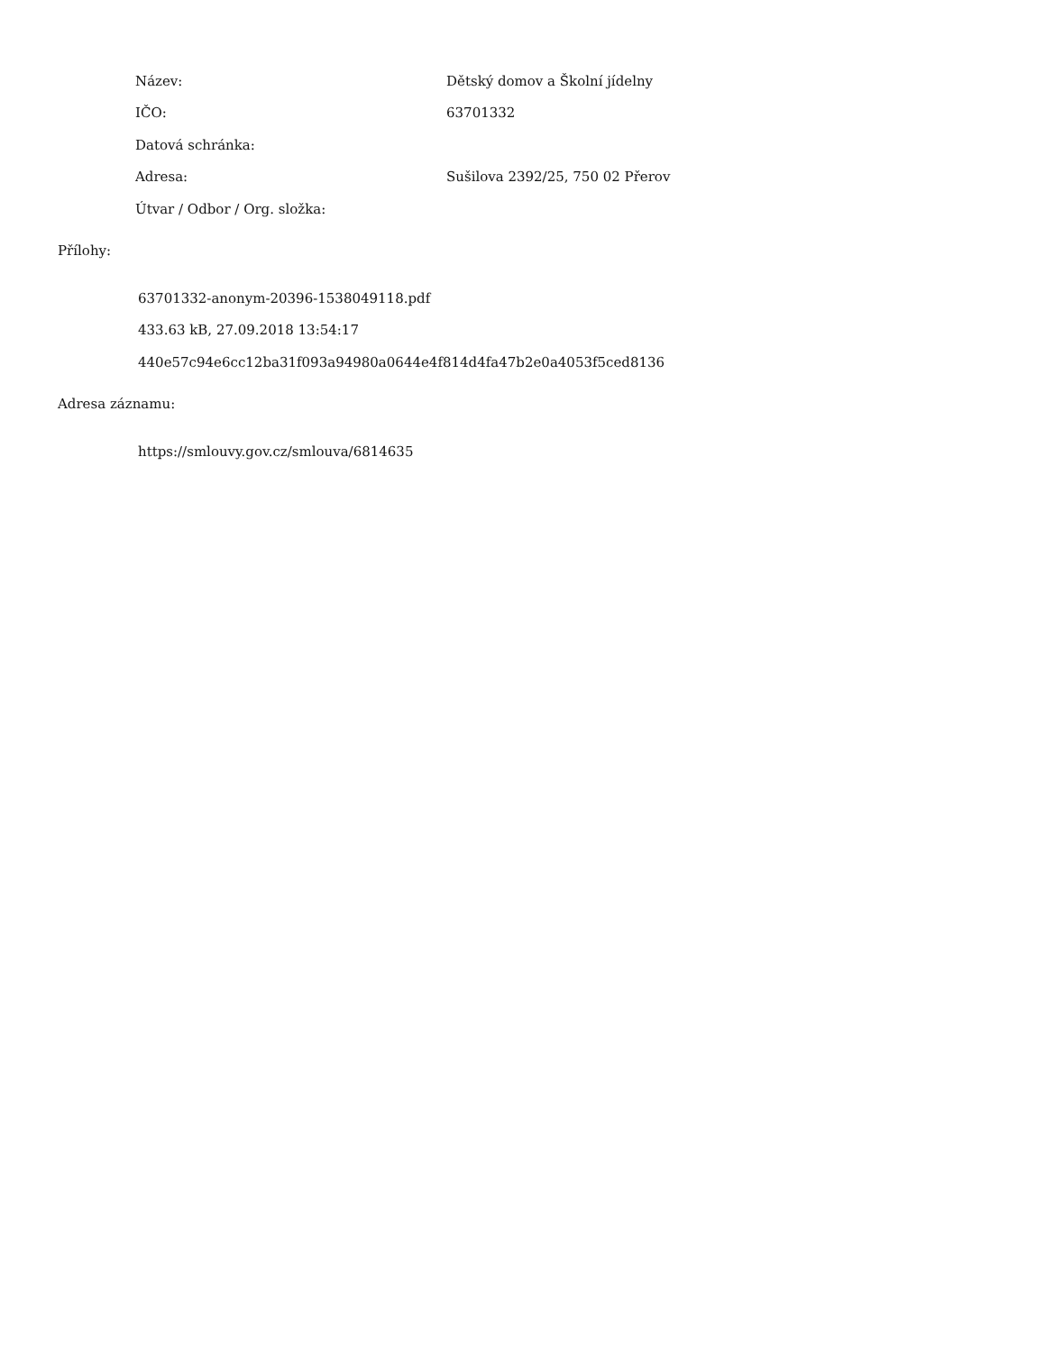| Název: | Dětský domov a Školní jídelny |
| IČO: | 63701332 |
| Datová schránka: | |
| Adresa: | Sušilova 2392/25, 750 02 Přerov |
| Útvar / Odbor / Org. složka: | |
Přílohy:
63701332-anonym-20396-1538049118.pdf
433.63 kB, 27.09.2018 13:54:17
440e57c94e6cc12ba31f093a94980a0644e4f814d4fa47b2e0a4053f5ced8136
Adresa záznamu:
https://smlouvy.gov.cz/smlouva/6814635